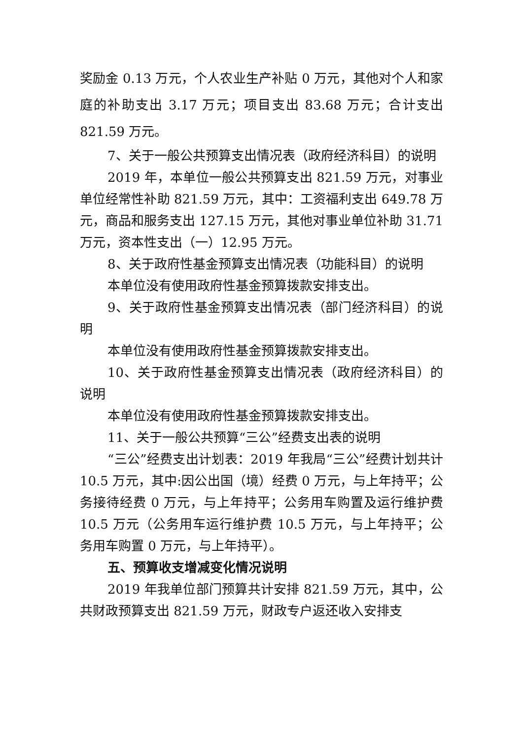奖励金 0.13 万元，个人农业生产补贴 0 万元，其他对个人和家庭的补助支出 3.17 万元；项目支出 83.68 万元；合计支出 821.59 万元。
7、关于一般公共预算支出情况表（政府经济科目）的说明
2019 年，本单位一般公共预算支出 821.59 万元，对事业单位经常性补助 821.59 万元，其中：工资福利支出 649.78 万元，商品和服务支出 127.15 万元，其他对事业单位补助 31.71 万元，资本性支出（一）12.95 万元。
8、关于政府性基金预算支出情况表（功能科目）的说明
本单位没有使用政府性基金预算拨款安排支出。
9、关于政府性基金预算支出情况表（部门经济科目）的说明
本单位没有使用政府性基金预算拨款安排支出。
10、关于政府性基金预算支出情况表（政府经济科目）的说明
本单位没有使用政府性基金预算拨款安排支出。
11、关于一般公共预算“三公”经费支出表的说明
“三公”经费支出计划表：2019 年我局“三公”经费计划共计 10.5 万元，其中:因公出国（境）经费 0 万元，与上年持平；公务接待经费 0 万元，与上年持平；公务用车购置及运行维护费 10.5 万元（公务用车运行维护费 10.5 万元，与上年持平；公务用车购置 0 万元，与上年持平）。
五、预算收支增减变化情况说明
2019 年我单位部门预算共计安排 821.59 万元，其中，公共财政预算支出 821.59 万元，财政专户返还收入安排支